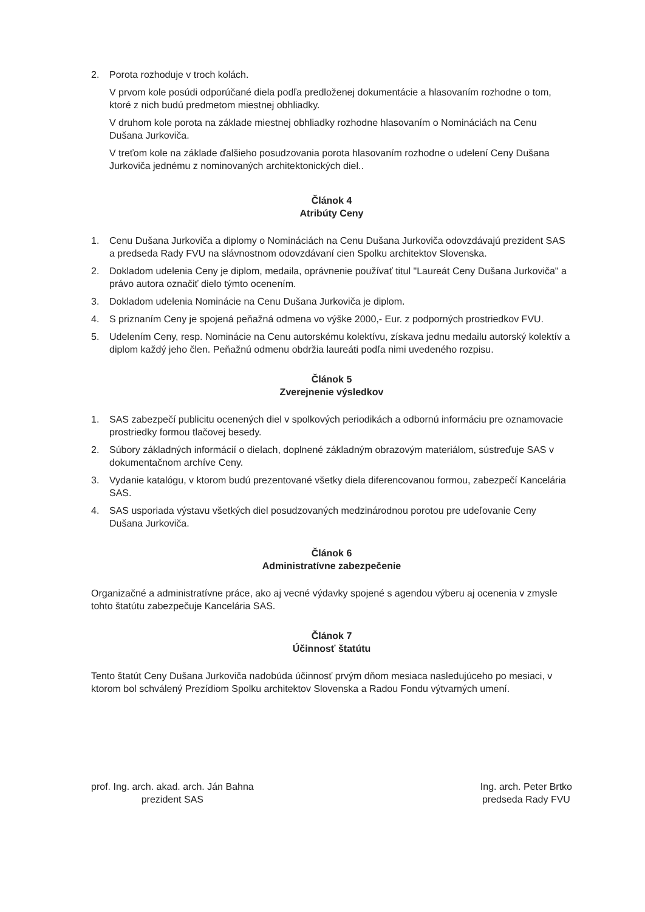2. Porota rozhoduje v troch kolách.
V prvom kole posúdi odporúčané diela podľa predloženej dokumentácie a hlasovaním rozhodne o tom, ktoré z nich budú predmetom miestnej obhliadky.
V druhom kole porota na základe miestnej obhliadky rozhodne hlasovaním o Nomináciách na Cenu Dušana Jurkoviča.
V treťom kole na základe ďalšieho posudzovania porota hlasovaním rozhodne o udelení Ceny Dušana Jurkoviča jednému z nominovaných architektonických diel..
Článok 4
Atribúty Ceny
1. Cenu Dušana Jurkoviča a diplomy o Nomináciách na Cenu Dušana Jurkoviča odovzdávajú prezident SAS a predseda Rady FVU na slávnostnom odovzdávaní cien Spolku architektov Slovenska.
2. Dokladom udelenia Ceny je diplom, medaila, oprávnenie používať titul "Laureát Ceny Dušana Jurkoviča" a právo autora označiť dielo týmto ocenením.
3. Dokladom udelenia Nominácie na Cenu Dušana Jurkoviča je diplom.
4. S priznaním Ceny je spojená peňažná odmena vo výške 2000,- Eur. z podporných prostriedkov FVU.
5. Udelením Ceny, resp. Nominácie na Cenu autorskému kolektívu, získava jednu medailu autorský kolektív a diplom každý jeho člen. Peňažnú odmenu obdržia laureáti podľa nimi uvedeného rozpisu.
Článok 5
Zverejnenie výsledkov
1. SAS zabezpečí publicitu ocenených diel v spolkových periodikách a odbornú informáciu pre oznamovacie prostriedky formou tlačovej besedy.
2. Súbory základných informácií o dielach, doplnené základným obrazovým materiálom, sústreďuje SAS v dokumentačnom archíve Ceny.
3. Vydanie katalógu, v ktorom budú prezentované všetky diela diferencovanou formou, zabezpečí Kancelária SAS.
4. SAS usporiada výstavu všetkých diel posudzovaných medzinárodnou porotou pre udeľovanie Ceny Dušana Jurkoviča.
Článok 6
Administratívne zabezpečenie
Organizačné a administratívne práce, ako aj vecné výdavky spojené s agendou výberu aj ocenenia v zmysle tohto štatútu zabezpečuje Kancelária SAS.
Článok 7
Účinnosť štatútu
Tento štatút Ceny Dušana Jurkoviča nadobúda účinnosť prvým dňom mesiaca nasledujúceho po mesiaci, v ktorom bol schválený Prezídiom Spolku architektov Slovenska a Radou Fondu výtvarných umení.
prof. Ing. arch. akad. arch. Ján Bahna
prezident SAS
Ing. arch. Peter Brtko
predseda Rady FVU